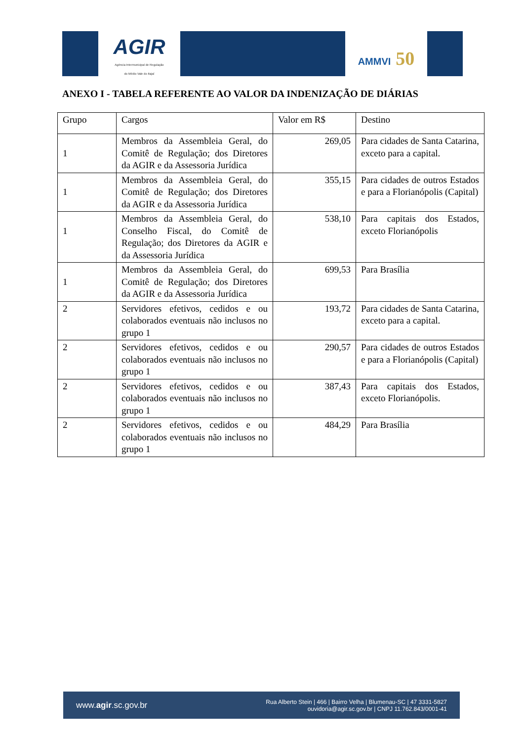AGIR
Agência Intermunicipal de Regulação
do Médio Vale do Itajaí
AMMVI 50
ANEXO I - TABELA REFERENTE AO VALOR DA INDENIZAÇÃO DE DIÁRIAS
| Grupo | Cargos | Valor em R$ | Destino |
| 1 | Membros da Assembleia Geral, do Comitê de Regulação; dos Diretores da AGIR e da Assessoria Jurídica | 269,05 | Para cidades de Santa Catarina, exceto para a capital. |
| 1 | Membros da Assembleia Geral, do Comitê de Regulação; dos Diretores da AGIR e da Assessoria Jurídica | 355,15 | Para cidades de outros Estados e para a Florianópolis (Capital) |
| 1 | Membros da Assembleia Geral, do Conselho Fiscal, do Comitê de Regulação; dos Diretores da AGIR e da Assessoria Jurídica | 538,10 | Para capitais dos Estados, exceto Florianópolis |
| 1 | Membros da Assembleia Geral, do Comitê de Regulação; dos Diretores da AGIR e da Assessoria Jurídica | 699,53 | Para Brasília |
| 2 | Servidores efetivos, cedidos e ou colaborados eventuais não inclusos no grupo 1 | 193,72 | Para cidades de Santa Catarina, exceto para a capital. |
| 2 | Servidores efetivos, cedidos e ou colaborados eventuais não inclusos no grupo 1 | 290,57 | Para cidades de outros Estados e para a Florianópolis (Capital) |
| 2 | Servidores efetivos, cedidos e ou colaborados eventuais não inclusos no grupo 1 | 387,43 | Para capitais dos Estados, exceto Florianópolis. |
| 2 | Servidores efetivos, cedidos e ou colaborados eventuais não inclusos no grupo 1 | 484,29 | Para Brasília |
www.agir.sc.gov.br
Rua Alberto Stein | 466 | Bairro Velha | Blumenau-SC | 47 3331-5827
ouvidoria@agir.sc.gov.br | CNPJ 11.762.843/0001-41